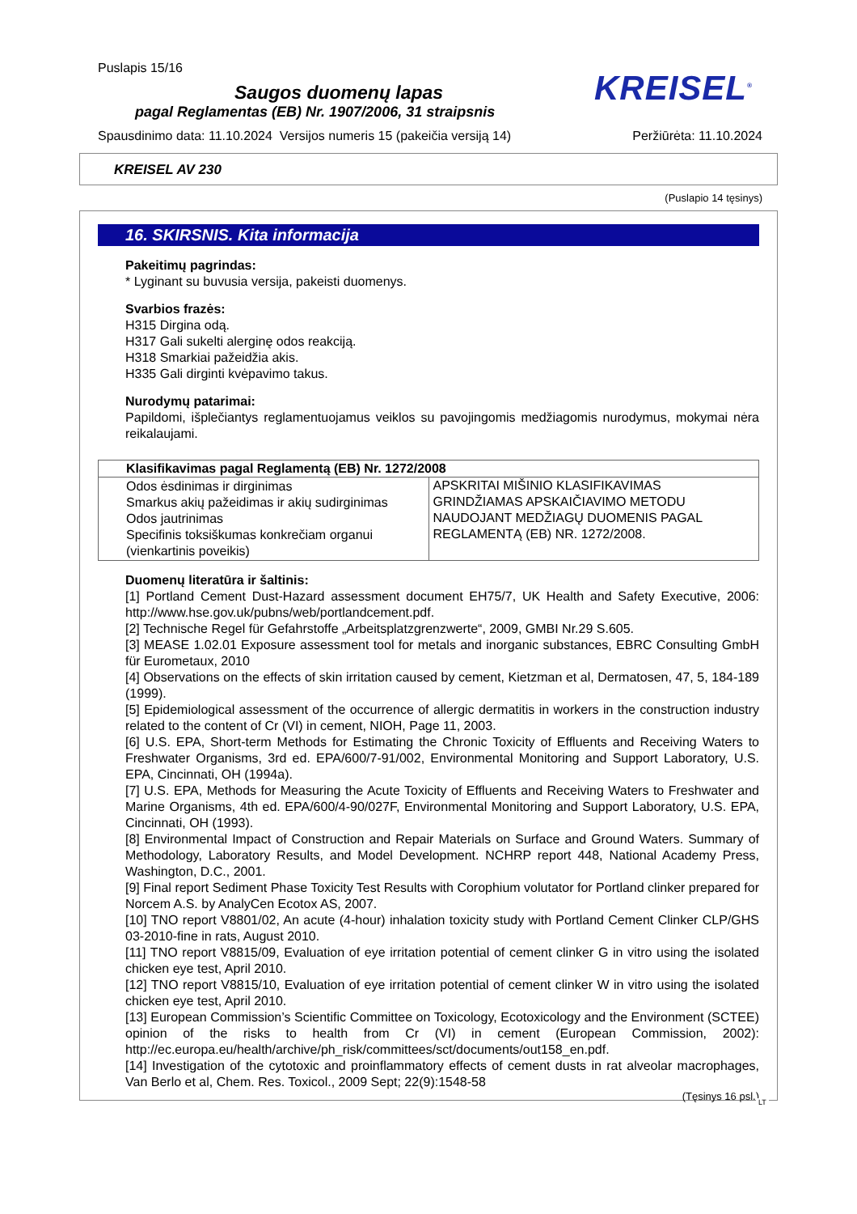Puslapis 15/16
Saugos duomenų lapas
KREISEL<sup>®</sup>
pagal Reglamentas (EB) Nr. 1907/2006, 31 straipsnis
Spausdinimo data: 11.10.2024 Versijos numeris 15 (pakeičia versiją 14) Peržiūrėta: 11.10.2024
KREISEL AV 230
(Puslapio 14 tęsinys)
16. SKIRSNIS. Kita informacija
Pakeitimų pagrindas:
* Lyginant su buvusia versija, pakeisti duomenys.
Svarbios frazės:
H315 Dirgina odą.
H317 Gali sukelti alerginę odos reakciją.
H318 Smarkiai pažeidžia akis.
H335 Gali dirginti kvėpavimo takus.
Nurodymų patarimai:
Papildomi, išplečiantys reglamentuojamus veiklos su pavojingomis medžiagomis nurodymus, mokymai nėra reikalaujami.
| Klasifikavimas pagal Reglamentą (EB) Nr. 1272/2008 | |
| --- | --- |
| Odos ėsdinimas ir dirginimas Smarkus akių pažeidimas ir akių sudirginimas Odos jautrinimas Specifinis toksiškumas konkrečiam organui (vienkartinis poveikis) | APSKRITAI MIŠINIO KLASIFIKAVIMAS GRINDŽIAMAS APSKAIČIAVIMO METODU NAUDOJANT MEDŽIAGŲ DUOMENIS PAGAL REGLAMENTĄ (EB) NR. 1272/2008. |
Duomenų literatūra ir šaltinis:
[1] Portland Cement Dust-Hazard assessment document EH75/7, UK Health and Safety Executive, 2006: http://www.hse.gov.uk/pubns/web/portlandcement.pdf.
[2] Technische Regel für Gefahrstoffe „Arbeitsplatzgrenzwerte“, 2009, GMBI Nr.29 S.605.
[3] MEASE 1.02.01 Exposure assessment tool for metals and inorganic substances, EBRC Consulting GmbH für Eurometaux, 2010
[4] Observations on the effects of skin irritation caused by cement, Kietzman et al, Dermatosen, 47, 5, 184-189 (1999).
[5] Epidemiological assessment of the occurrence of allergic dermatitis in workers in the construction industry related to the content of Cr (VI) in cement, NIOH, Page 11, 2003.
[6] U.S. EPA, Short-term Methods for Estimating the Chronic Toxicity of Effluents and Receiving Waters to Freshwater Organisms, 3rd ed. EPA/600/7-91/002, Environmental Monitoring and Support Laboratory, U.S. EPA, Cincinnati, OH (1994a).
[7] U.S. EPA, Methods for Measuring the Acute Toxicity of Effluents and Receiving Waters to Freshwater and Marine Organisms, 4th ed. EPA/600/4-90/027F, Environmental Monitoring and Support Laboratory, U.S. EPA, Cincinnati, OH (1993).
[8] Environmental Impact of Construction and Repair Materials on Surface and Ground Waters. Summary of Methodology, Laboratory Results, and Model Development. NCHRP report 448, National Academy Press, Washington, D.C., 2001.
[9] Final report Sediment Phase Toxicity Test Results with Corophium volutator for Portland clinker prepared for Norcem A.S. by AnalyCen Ecotox AS, 2007.
[10] TNO report V8801/02, An acute (4-hour) inhalation toxicity study with Portland Cement Clinker CLP/GHS 03-2010-fine in rats, August 2010.
[11] TNO report V8815/09, Evaluation of eye irritation potential of cement clinker G in vitro using the isolated chicken eye test, April 2010.
[12] TNO report V8815/10, Evaluation of eye irritation potential of cement clinker W in vitro using the isolated chicken eye test, April 2010.
[13] European Commission’s Scientific Committee on Toxicology, Ecotoxicology and the Environment (SCTEE) opinion of the risks to health from Cr (VI) in cement (European Commission, 2002): http://ec.europa.eu/health/archive/ph_risk/committees/sct/documents/out158_en.pdf.
[14] Investigation of the cytotoxic and proinflammatory effects of cement dusts in rat alveolar macrophages, Van Berlo et al, Chem. Res. Toxicol., 2009 Sept; 22(9):1548-58
(Tęsinys 16 psl.)
LT